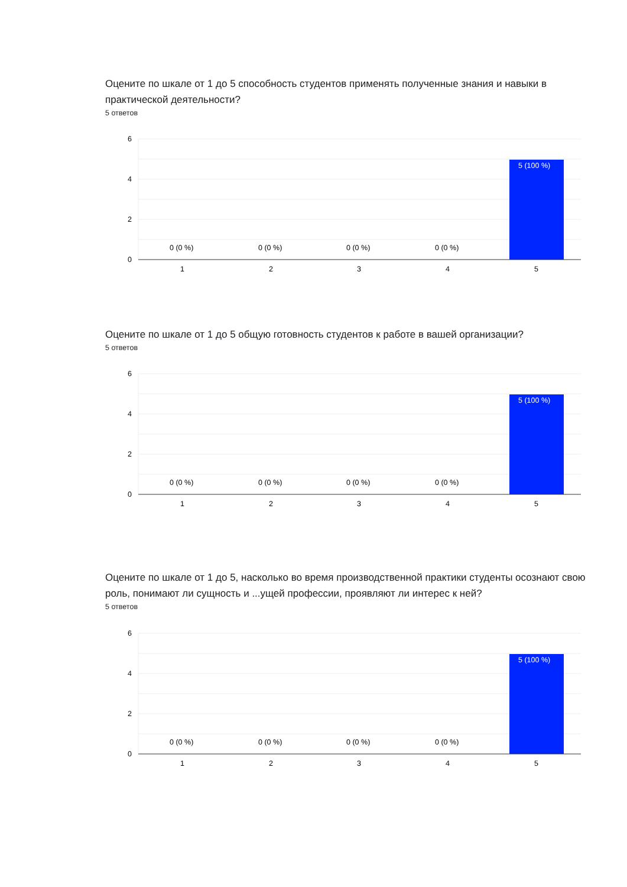Оцените по шкале от 1 до 5 способность студентов применять полученные знания и навыки в практической деятельности?
5 ответов
Оцените по шкале от 1 до 5 общую готовность студентов к работе в вашей организации?
5 ответов
Оцените по шкале от 1 до 5, насколько во время производственной практики студенты осознают свою роль, понимают ли сущность и ...ущей профессии, проявляют ли интерес к ней?
5 ответов
6
4
2
0
0 (0 %)
0 (0 %)
0 (0 %)
0 (0 %)
5 (100 %)
1
2
3
4
5
6
4
2
0
0 (0 %)
0 (0 %)
0 (0 %)
0 (0 %)
5 (100 %)
1
2
3
4
5
6
4
2
0
0 (0 %)
0 (0 %)
0 (0 %)
0 (0 %)
5 (100 %)
1
2
3
4
5